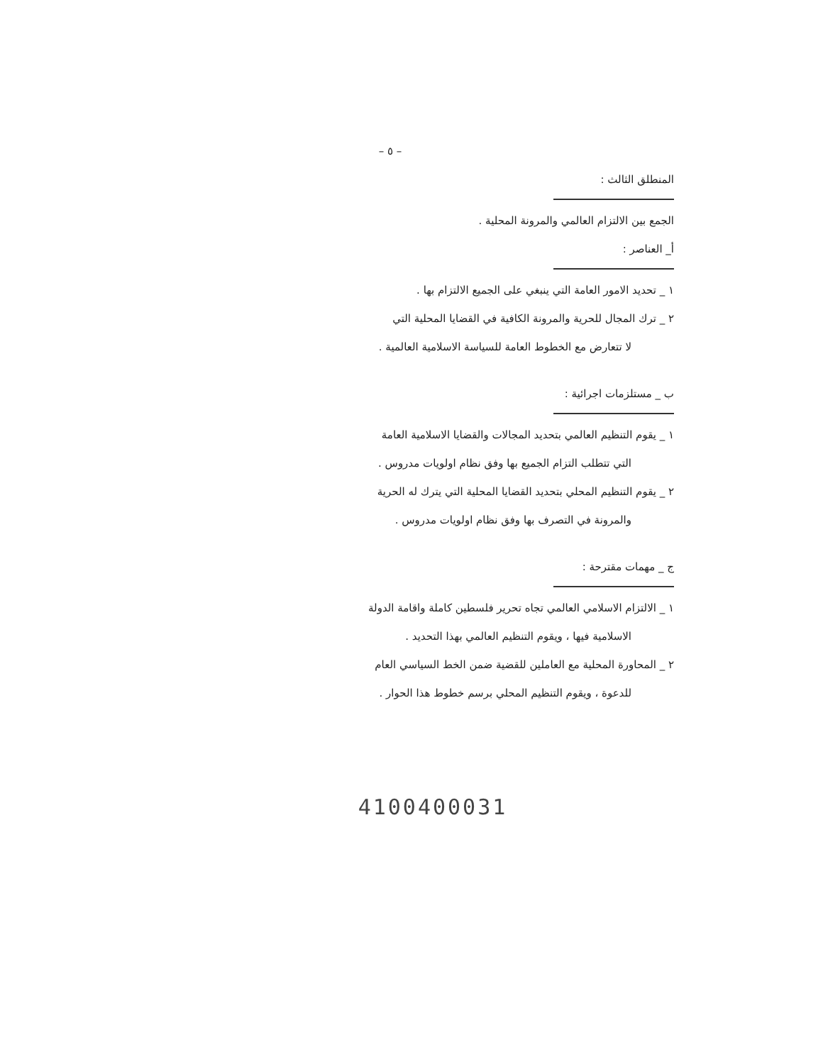– ٥ –
المنطلق الثالث :
الجمع بين الالتزام العالمي والمرونة المحلية .
أ_ العناصر :
١ _ تحديد الامور العامة التي ينبغي على الجميع الالتزام بها .
٢ _ ترك المجال للحرية والمرونة الكافية في القضايا المحلية التي
لا تتعارض مع الخطوط العامة للسياسة الاسلامية العالمية .
ب _ مستلزمات اجرائية :
١ _ يقوم التنظيم العالمي بتحديد المجالات والقضايا الاسلامية العامة
التي تتطلب التزام الجميع بها وفق نظام اولويات مدروس .
٢ _ يقوم التنظيم المحلي بتحديد القضايا المحلية التي يترك له الحرية
والمرونة في التصرف بها وفق نظام اولويات مدروس .
ج _ مهمات مقترحة :
١ _ الالتزام الاسلامي العالمي تجاه تحرير فلسطين كاملة واقامة الدولة
الاسلامية فيها ، ويقوم التنظيم العالمي بهذا التحديد .
٢ _ المحاورة المحلية مع العاملين للقضية ضمن الخط السياسي العام
للدعوة ، ويقوم التنظيم المحلي برسم خطوط هذا الحوار .
4100400031